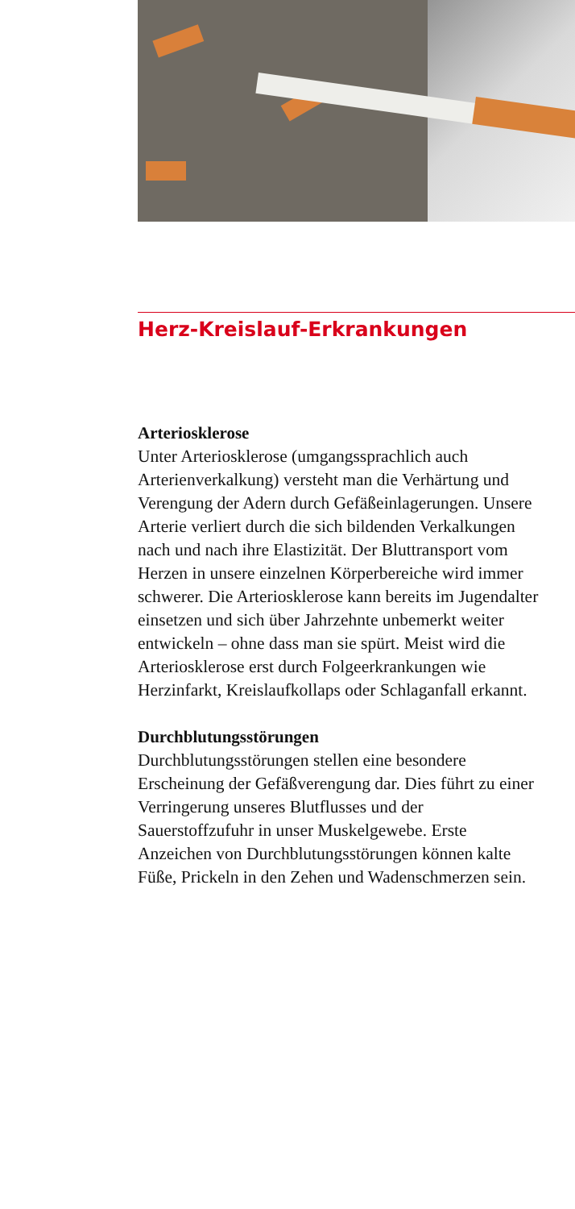Herz-Kreislauf-Erkrankungen
Arteriosklerose
Unter Arteriosklerose (umgangssprachlich auch Arterienverkalkung) versteht man die Verhärtung und Verengung der Adern durch Gefäßeinlagerungen. Unsere Arterie verliert durch die sich bildenden Verkalkungen nach und nach ihre Elastizität. Der Bluttransport vom Herzen in unsere einzelnen Körperbereiche wird immer schwerer. Die Arteriosklerose kann bereits im Jugendalter einsetzen und sich über Jahrzehnte unbemerkt weiter entwickeln – ohne dass man sie spürt. Meist wird die Arteriosklerose erst durch Folgeerkrankungen wie Herzinfarkt, Kreislaufkollaps oder Schlaganfall erkannt.
Durchblutungsstörungen
Durchblutungsstörungen stellen eine besondere Erscheinung der Gefäßverengung dar. Dies führt zu einer Verringerung unseres Blutflusses und der Sauerstoffzufuhr in unser Muskelgewebe. Erste Anzeichen von Durchblutungsstörungen können kalte Füße, Prickeln in den Zehen und Wadenschmerzen sein.